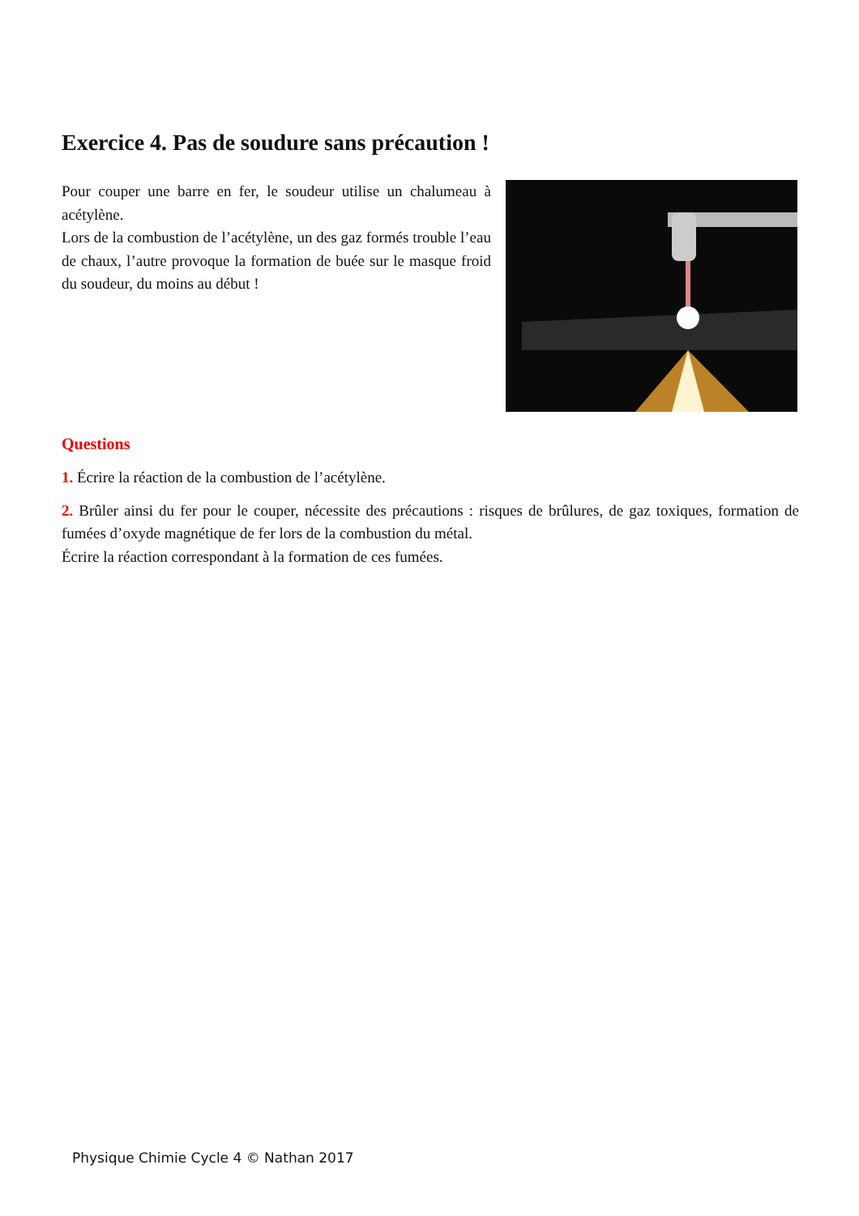Exercice 4. Pas de soudure sans précaution !
Pour couper une barre en fer, le soudeur utilise un chalumeau à acétylène.
Lors de la combustion de l’acétylène, un des gaz formés trouble l’eau de chaux, l’autre provoque la formation de buée sur le masque froid du soudeur, du moins au début !
Questions
1. Écrire la réaction de la combustion de l’acétylène.
2. Brûler ainsi du fer pour le couper, nécessite des précautions : risques de brûlures, de gaz toxiques, formation de fumées d’oxyde magnétique de fer lors de la combustion du métal.
Écrire la réaction correspondant à la formation de ces fumées.
Physique Chimie Cycle 4 © Nathan 2017